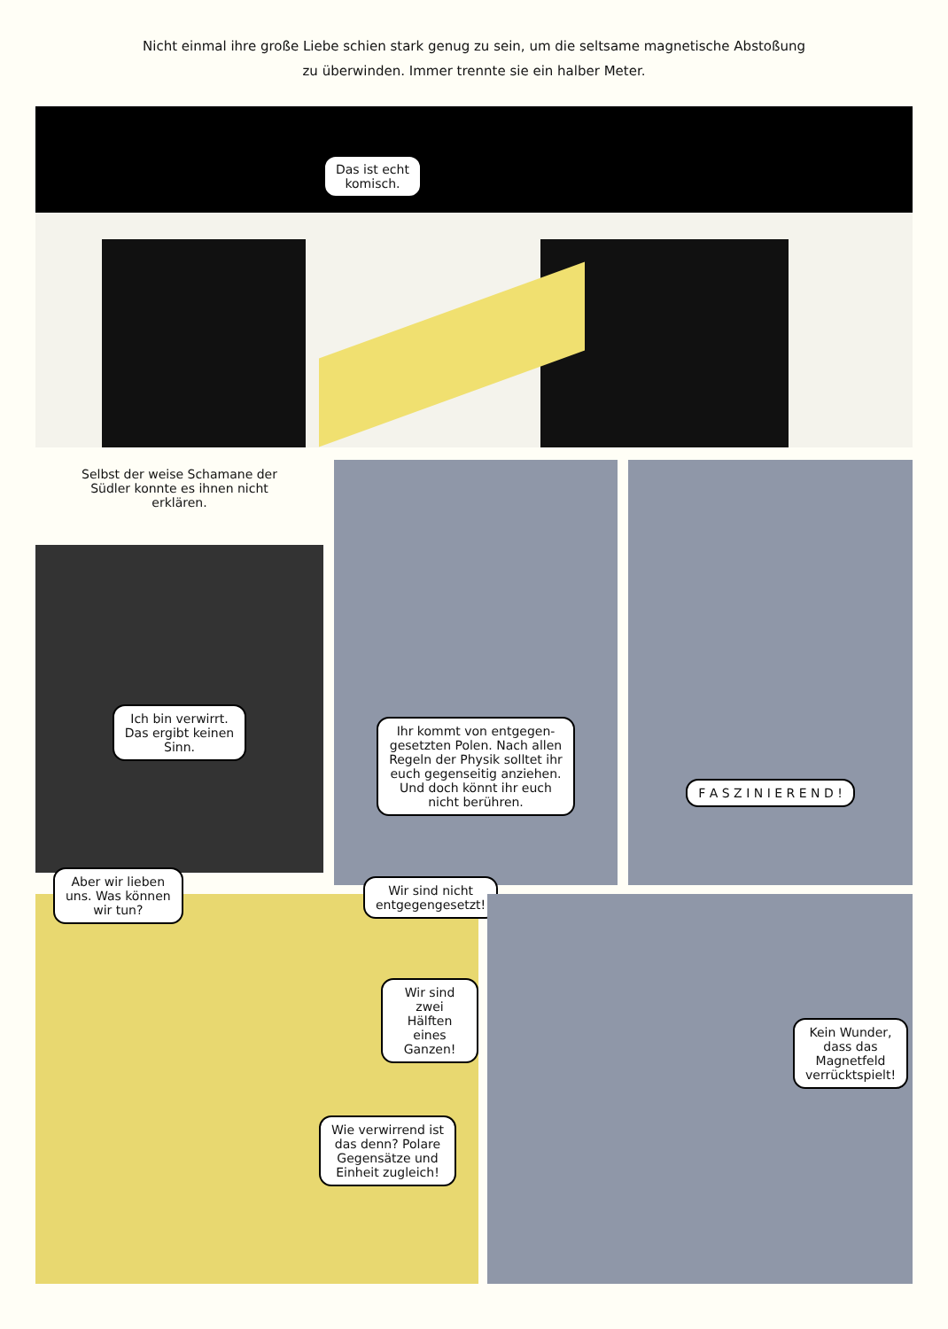Nicht einmal ihre große Liebe schien stark genug zu sein, um die seltsame magnetische Abstoßung
zu überwinden. Immer trennte sie ein halber Meter.
Das ist echt
komisch.
Selbst der weise Schamane der
Südler konnte es ihnen nicht
erklären.
Ich bin verwirrt.
Das ergibt keinen
Sinn.
Ihr kommt von entgegen-
gesetzten Polen. Nach allen
Regeln der Physik solltet ihr
euch gegenseitig anziehen.
Und doch könnt ihr euch
nicht berühren.
F A S Z I N I E R E N D !
Aber wir lieben
uns. Was können
wir tun?
Wir sind nicht
entgegengesetzt!
Wir sind zwei
Hälften eines
Ganzen!
Wie verwirrend ist
das denn? Polare
Gegensätze und
Einheit zugleich!
Kein Wunder,
dass das
Magnetfeld
verrücktspielt!